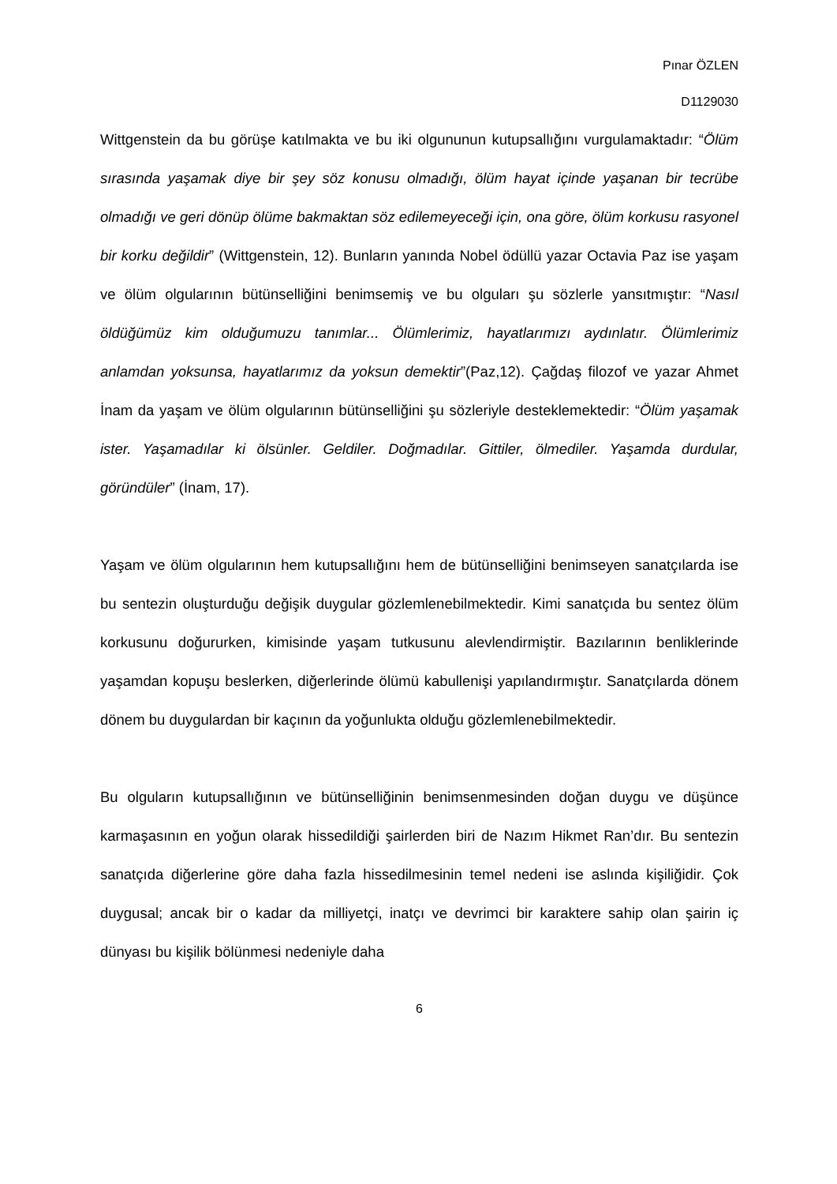Pınar ÖZLEN
D1129030
Wittgenstein da bu görüşe katılmakta ve bu iki olgununun kutupsallığını vurgulamaktadır: “Ölüm sırasında yaşamak diye bir şey söz konusu olmadığı, ölüm hayat içinde yaşanan bir tecrübe olmadığı ve geri dönüp ölüme bakmaktan söz edilemeyeceği için, ona göre, ölüm korkusu rasyonel bir korku değildir” (Wittgenstein, 12). Bunların yanında Nobel ödüllü yazar Octavia Paz ise yaşam ve ölüm olgularının bütünselliğini benimsemiş ve bu olguları şu sözlerle yansıtmıştır: “Nasıl öldüğümüz kim olduğumuzu tanımlar... Ölümlerimiz, hayatlarımızı aydınlatır. Ölümlerimiz anlamdan yoksunsa, hayatlarımız da yoksun demektir”(Paz,12). Çağdaş filozof ve yazar Ahmet İnam da yaşam ve ölüm olgularının bütünselliğini şu sözleriyle desteklemektedir: “Ölüm yaşamak ister. Yaşamadılar ki ölsünler. Geldiler. Doğmadılar. Gittiler, ölmediler. Yaşamda durdular, göründüler” (İnam, 17).
Yaşam ve ölüm olgularının hem kutupsallığını hem de bütünselliğini benimseyen sanatçılarda ise bu sentezin oluşturduğu değişik duygular gözlemlenebilmektedir. Kimi sanatçıda bu sentez ölüm korkusunu doğururken, kimisinde yaşam tutkusunu alevlendirmiştir. Bazılarının benliklerinde yaşamdan kopuşu beslerken, diğerlerinde ölümü kabullenişi yapılandırmıştır. Sanatçılarda dönem dönem bu duygulardan bir kaçının da yoğunlukta olduğu gözlemlenebilmektedir.
Bu olguların kutupsallığının ve bütünselliğinin benimsenmesinden doğan duygu ve düşünce karmaşasının en yoğun olarak hissedildiği şairlerden biri de Nazım Hikmet Ran’dır. Bu sentezin sanatçıda diğerlerine göre daha fazla hissedilmesinin temel nedeni ise aslında kişiliğidir. Çok duygusal; ancak bir o kadar da milliyetçi, inatçı ve devrimci bir karaktere sahip olan şairin iç dünyası bu kişilik bölünmesi nedeniyle daha
6